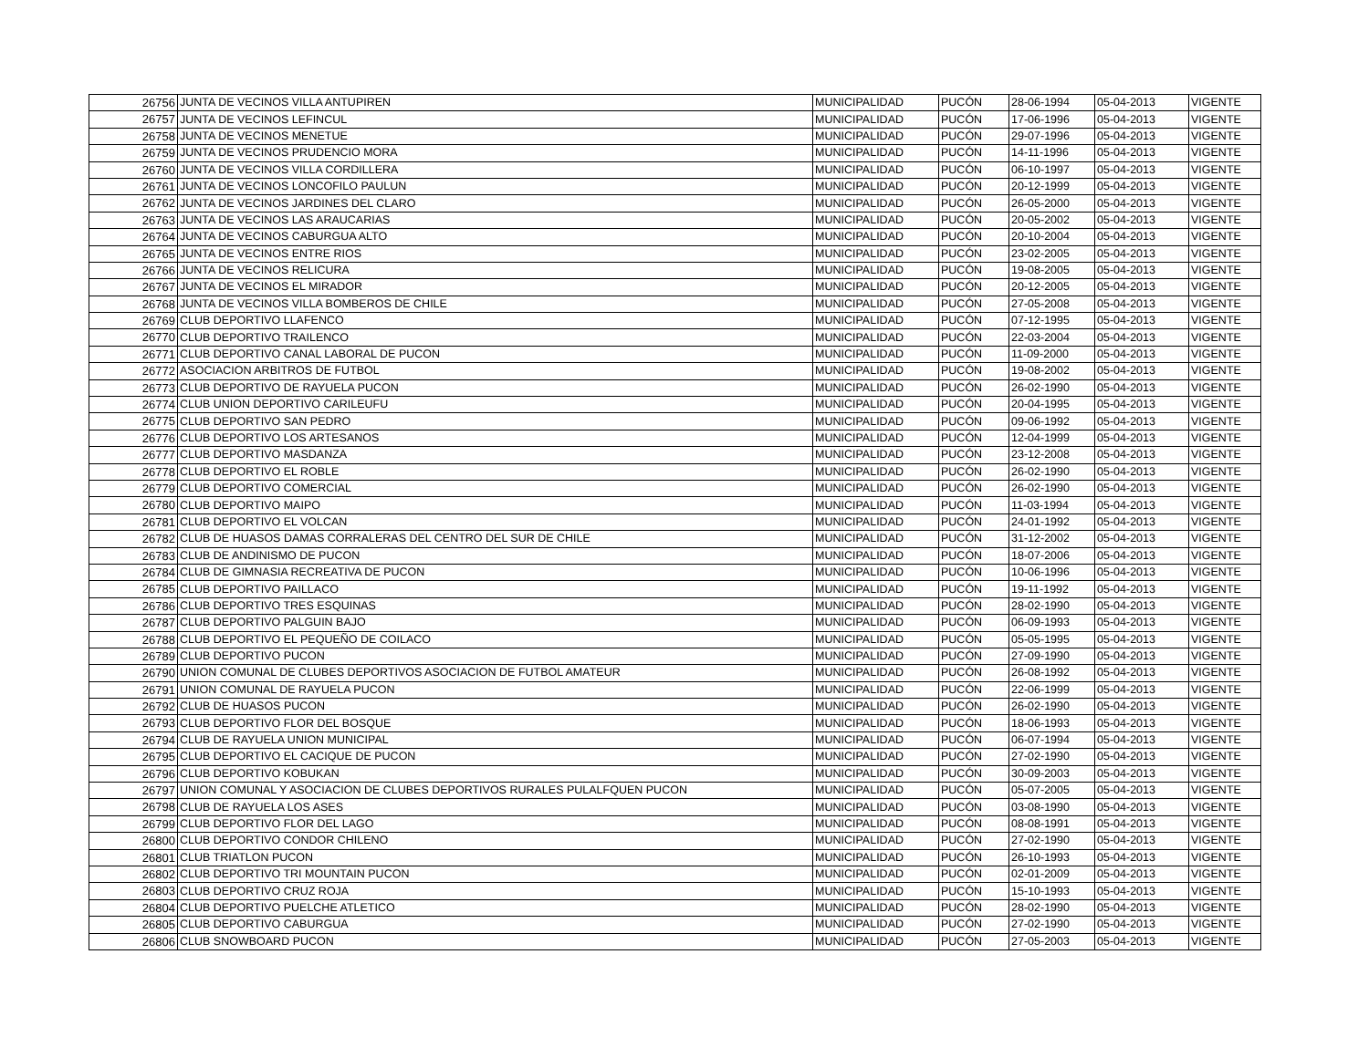| 26756 | JUNTA DE VECINOS VILLA ANTUPIREN | MUNICIPALIDAD | PUCÓN | 28-06-1994 | 05-04-2013 | VIGENTE |
| 26757 | JUNTA DE VECINOS LEFINCUL | MUNICIPALIDAD | PUCÓN | 17-06-1996 | 05-04-2013 | VIGENTE |
| 26758 | JUNTA DE VECINOS MENETUE | MUNICIPALIDAD | PUCÓN | 29-07-1996 | 05-04-2013 | VIGENTE |
| 26759 | JUNTA DE VECINOS PRUDENCIO MORA | MUNICIPALIDAD | PUCÓN | 14-11-1996 | 05-04-2013 | VIGENTE |
| 26760 | JUNTA DE VECINOS VILLA CORDILLERA | MUNICIPALIDAD | PUCÓN | 06-10-1997 | 05-04-2013 | VIGENTE |
| 26761 | JUNTA DE VECINOS LONCOFILO PAULUN | MUNICIPALIDAD | PUCÓN | 20-12-1999 | 05-04-2013 | VIGENTE |
| 26762 | JUNTA DE VECINOS JARDINES DEL CLARO | MUNICIPALIDAD | PUCÓN | 26-05-2000 | 05-04-2013 | VIGENTE |
| 26763 | JUNTA DE VECINOS LAS ARAUCARIAS | MUNICIPALIDAD | PUCÓN | 20-05-2002 | 05-04-2013 | VIGENTE |
| 26764 | JUNTA DE VECINOS CABURGUA ALTO | MUNICIPALIDAD | PUCÓN | 20-10-2004 | 05-04-2013 | VIGENTE |
| 26765 | JUNTA DE VECINOS ENTRE RIOS | MUNICIPALIDAD | PUCÓN | 23-02-2005 | 05-04-2013 | VIGENTE |
| 26766 | JUNTA DE VECINOS RELICURA | MUNICIPALIDAD | PUCÓN | 19-08-2005 | 05-04-2013 | VIGENTE |
| 26767 | JUNTA DE VECINOS EL MIRADOR | MUNICIPALIDAD | PUCÓN | 20-12-2005 | 05-04-2013 | VIGENTE |
| 26768 | JUNTA DE VECINOS VILLA BOMBEROS DE CHILE | MUNICIPALIDAD | PUCÓN | 27-05-2008 | 05-04-2013 | VIGENTE |
| 26769 | CLUB DEPORTIVO LLAFENCO | MUNICIPALIDAD | PUCÓN | 07-12-1995 | 05-04-2013 | VIGENTE |
| 26770 | CLUB DEPORTIVO TRAILENCO | MUNICIPALIDAD | PUCÓN | 22-03-2004 | 05-04-2013 | VIGENTE |
| 26771 | CLUB DEPORTIVO CANAL LABORAL DE PUCON | MUNICIPALIDAD | PUCÓN | 11-09-2000 | 05-04-2013 | VIGENTE |
| 26772 | ASOCIACION ARBITROS DE FUTBOL | MUNICIPALIDAD | PUCÓN | 19-08-2002 | 05-04-2013 | VIGENTE |
| 26773 | CLUB DEPORTIVO DE RAYUELA PUCON | MUNICIPALIDAD | PUCÓN | 26-02-1990 | 05-04-2013 | VIGENTE |
| 26774 | CLUB UNION DEPORTIVO CARILEUFU | MUNICIPALIDAD | PUCÓN | 20-04-1995 | 05-04-2013 | VIGENTE |
| 26775 | CLUB DEPORTIVO SAN PEDRO | MUNICIPALIDAD | PUCÓN | 09-06-1992 | 05-04-2013 | VIGENTE |
| 26776 | CLUB DEPORTIVO LOS ARTESANOS | MUNICIPALIDAD | PUCÓN | 12-04-1999 | 05-04-2013 | VIGENTE |
| 26777 | CLUB DEPORTIVO MASDANZA | MUNICIPALIDAD | PUCÓN | 23-12-2008 | 05-04-2013 | VIGENTE |
| 26778 | CLUB DEPORTIVO EL ROBLE | MUNICIPALIDAD | PUCÓN | 26-02-1990 | 05-04-2013 | VIGENTE |
| 26779 | CLUB DEPORTIVO COMERCIAL | MUNICIPALIDAD | PUCÓN | 26-02-1990 | 05-04-2013 | VIGENTE |
| 26780 | CLUB DEPORTIVO MAIPO | MUNICIPALIDAD | PUCÓN | 11-03-1994 | 05-04-2013 | VIGENTE |
| 26781 | CLUB DEPORTIVO EL VOLCAN | MUNICIPALIDAD | PUCÓN | 24-01-1992 | 05-04-2013 | VIGENTE |
| 26782 | CLUB DE HUASOS DAMAS CORRALERAS DEL CENTRO DEL SUR DE CHILE | MUNICIPALIDAD | PUCÓN | 31-12-2002 | 05-04-2013 | VIGENTE |
| 26783 | CLUB DE ANDINISMO DE PUCON | MUNICIPALIDAD | PUCÓN | 18-07-2006 | 05-04-2013 | VIGENTE |
| 26784 | CLUB DE GIMNASIA RECREATIVA DE PUCON | MUNICIPALIDAD | PUCÓN | 10-06-1996 | 05-04-2013 | VIGENTE |
| 26785 | CLUB DEPORTIVO PAILLACO | MUNICIPALIDAD | PUCÓN | 19-11-1992 | 05-04-2013 | VIGENTE |
| 26786 | CLUB DEPORTIVO TRES ESQUINAS | MUNICIPALIDAD | PUCÓN | 28-02-1990 | 05-04-2013 | VIGENTE |
| 26787 | CLUB DEPORTIVO PALGUIN BAJO | MUNICIPALIDAD | PUCÓN | 06-09-1993 | 05-04-2013 | VIGENTE |
| 26788 | CLUB DEPORTIVO EL PEQUEÑO DE COILACO | MUNICIPALIDAD | PUCÓN | 05-05-1995 | 05-04-2013 | VIGENTE |
| 26789 | CLUB DEPORTIVO PUCON | MUNICIPALIDAD | PUCÓN | 27-09-1990 | 05-04-2013 | VIGENTE |
| 26790 | UNION COMUNAL DE CLUBES DEPORTIVOS ASOCIACION DE FUTBOL AMATEUR | MUNICIPALIDAD | PUCÓN | 26-08-1992 | 05-04-2013 | VIGENTE |
| 26791 | UNION COMUNAL DE RAYUELA PUCON | MUNICIPALIDAD | PUCÓN | 22-06-1999 | 05-04-2013 | VIGENTE |
| 26792 | CLUB DE HUASOS PUCON | MUNICIPALIDAD | PUCÓN | 26-02-1990 | 05-04-2013 | VIGENTE |
| 26793 | CLUB DEPORTIVO FLOR DEL BOSQUE | MUNICIPALIDAD | PUCÓN | 18-06-1993 | 05-04-2013 | VIGENTE |
| 26794 | CLUB DE RAYUELA UNION MUNICIPAL | MUNICIPALIDAD | PUCÓN | 06-07-1994 | 05-04-2013 | VIGENTE |
| 26795 | CLUB DEPORTIVO EL CACIQUE DE PUCON | MUNICIPALIDAD | PUCÓN | 27-02-1990 | 05-04-2013 | VIGENTE |
| 26796 | CLUB DEPORTIVO KOBUKAN | MUNICIPALIDAD | PUCÓN | 30-09-2003 | 05-04-2013 | VIGENTE |
| 26797 | UNION COMUNAL Y ASOCIACION DE CLUBES DEPORTIVOS RURALES PULALFQUEN PUCON | MUNICIPALIDAD | PUCÓN | 05-07-2005 | 05-04-2013 | VIGENTE |
| 26798 | CLUB DE RAYUELA LOS ASES | MUNICIPALIDAD | PUCÓN | 03-08-1990 | 05-04-2013 | VIGENTE |
| 26799 | CLUB DEPORTIVO FLOR DEL LAGO | MUNICIPALIDAD | PUCÓN | 08-08-1991 | 05-04-2013 | VIGENTE |
| 26800 | CLUB DEPORTIVO CONDOR CHILENO | MUNICIPALIDAD | PUCÓN | 27-02-1990 | 05-04-2013 | VIGENTE |
| 26801 | CLUB TRIATLON PUCON | MUNICIPALIDAD | PUCÓN | 26-10-1993 | 05-04-2013 | VIGENTE |
| 26802 | CLUB DEPORTIVO TRI MOUNTAIN PUCON | MUNICIPALIDAD | PUCÓN | 02-01-2009 | 05-04-2013 | VIGENTE |
| 26803 | CLUB DEPORTIVO CRUZ ROJA | MUNICIPALIDAD | PUCÓN | 15-10-1993 | 05-04-2013 | VIGENTE |
| 26804 | CLUB DEPORTIVO PUELCHE ATLETICO | MUNICIPALIDAD | PUCÓN | 28-02-1990 | 05-04-2013 | VIGENTE |
| 26805 | CLUB DEPORTIVO CABURGUA | MUNICIPALIDAD | PUCÓN | 27-02-1990 | 05-04-2013 | VIGENTE |
| 26806 | CLUB SNOWBOARD PUCON | MUNICIPALIDAD | PUCÓN | 27-05-2003 | 05-04-2013 | VIGENTE |